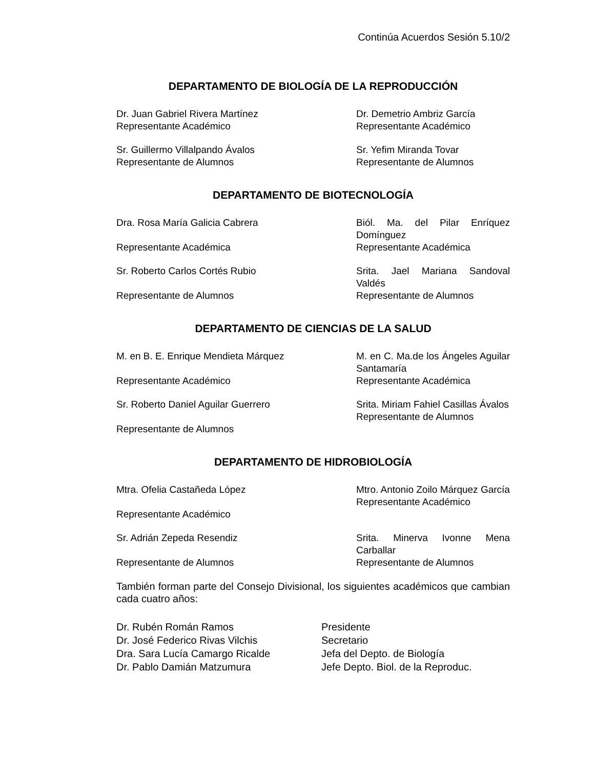Continúa Acuerdos Sesión 5.10/2
DEPARTAMENTO DE BIOLOGÍA DE LA REPRODUCCIÓN
Dr. Juan Gabriel Rivera Martínez
Representante Académico
Dr. Demetrio Ambriz García
Representante Académico
Sr. Guillermo Villalpando Ávalos
Representante de Alumnos
Sr. Yefim Miranda Tovar
Representante de Alumnos
DEPARTAMENTO DE BIOTECNOLOGÍA
Dra. Rosa María Galicia Cabrera
Representante Académica
Biól. Ma. del Pilar Enríquez Domínguez
Representante Académica
Sr. Roberto Carlos Cortés Rubio
Representante de Alumnos
Srita. Jael Mariana Sandoval Valdés
Representante de Alumnos
DEPARTAMENTO DE CIENCIAS DE LA SALUD
M. en B. E. Enrique Mendieta Márquez
Representante Académico
M. en C. Ma.de los Ángeles Aguilar Santamaría
Representante Académica
Sr. Roberto Daniel Aguilar Guerrero
Representante de Alumnos
Srita. Miriam Fahiel Casillas Ávalos
Representante de Alumnos
DEPARTAMENTO DE HIDROBIOLOGÍA
Mtra. Ofelia Castañeda López
Representante Académico
Mtro. Antonio Zoilo Márquez García
Representante Académico
Sr. Adrián Zepeda Resendiz
Representante de Alumnos
Srita. Minerva Ivonne Mena Carballar
Representante de Alumnos
También forman parte del Consejo Divisional, los siguientes académicos que cambian cada cuatro años:
Dr. Rubén Román Ramos Presidente
Dr. José Federico Rivas Vilchis Secretario
Dra. Sara Lucía Camargo Ricalde Jefa del Depto. de Biología
Dr. Pablo Damián Matzumura Jefe Depto. Biol. de la Reproduc.